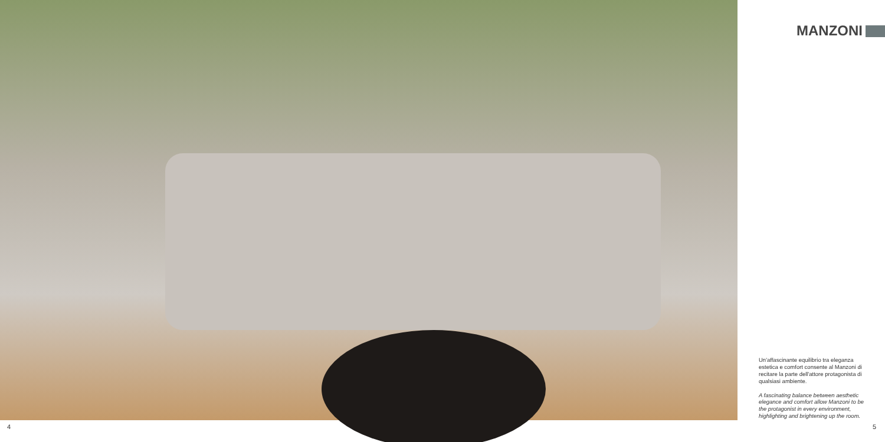MANZONI
Un'affascinante equilibrio tra eleganza estetica e comfort consente al Manzoni di recitare la parte dell'attore protagonista di qualsiasi ambiente.
A fascinating balance between aesthetic elegance and comfort allow Manzoni to be the protagonist in every environment, highlighting and brightening up the room.
4 5